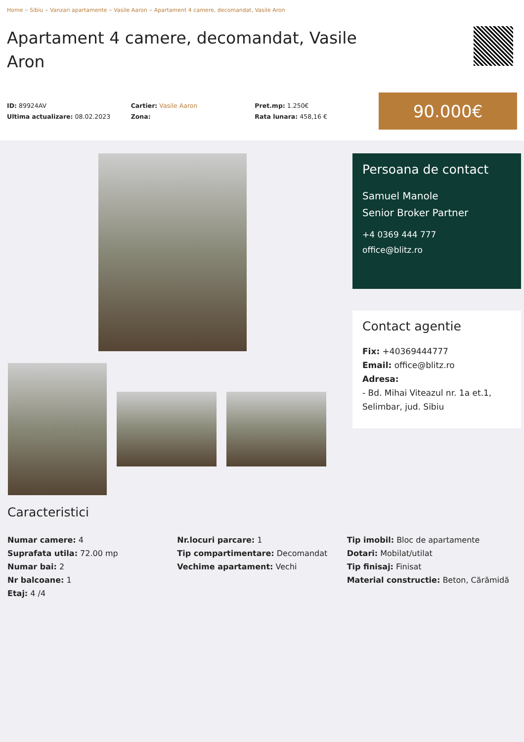Home » Sibiu » Vanzari apartamente » Vasile Aaron » Apartament 4 camere, decomandat, Vasile Aron
Apartament 4 camere, decomandat, Vasile Aron
ID: 89924AV
Ultima actualizare: 08.02.2023
Cartier: Vasile Aaron
Zona:
Pret.mp: 1.250€
Rata lunara: 458,16 €
90.000€
Persoana de contact
Samuel Manole
Senior Broker Partner
+4 0369 444 777
office@blitz.ro
Contact agentie
Fix: +40369444777
Email: office@blitz.ro
Adresa:
- Bd. Mihai Viteazul nr. 1a et.1, Selimbar, jud. Sibiu
Caracteristici
Numar camere: 4
Suprafata utila: 72.00 mp
Numar bai: 2
Nr balcoane: 1
Etaj: 4 /4
Nr.locuri parcare: 1
Tip compartimentare: Decomandat
Vechime apartament: Vechi
Tip imobil: Bloc de apartamente
Dotari: Mobilat/utilat
Tip finisaj: Finisat
Material constructie: Beton, Cărămidă